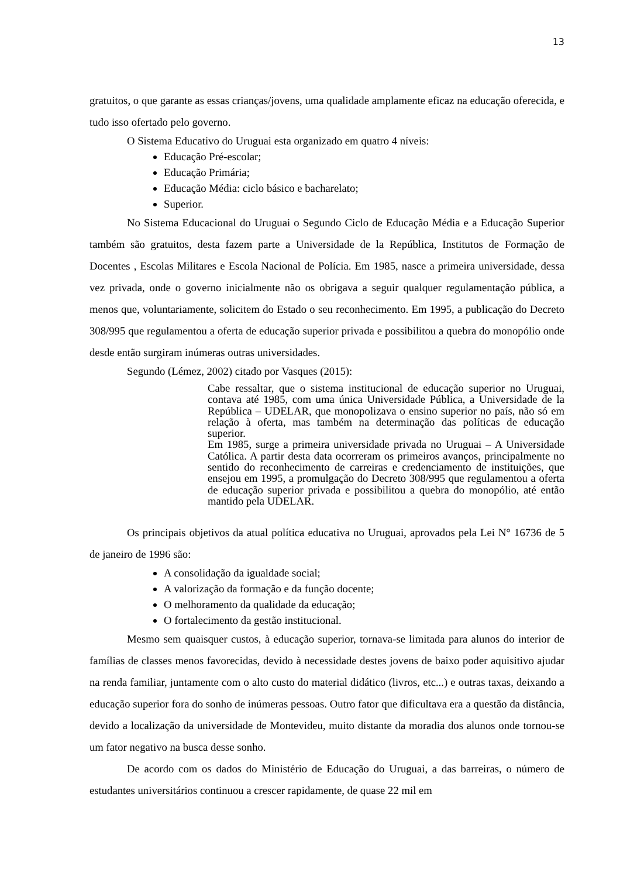13
gratuitos, o que garante as essas crianças/jovens, uma qualidade amplamente eficaz na educação oferecida, e tudo isso ofertado pelo governo.
O Sistema Educativo do Uruguai esta organizado em quatro 4 níveis:
Educação Pré-escolar;
Educação Primária;
Educação Média: ciclo básico e bacharelato;
Superior.
No Sistema Educacional do Uruguai o Segundo Ciclo de Educação Média e a Educação Superior também são gratuitos, desta fazem parte a Universidade de la República, Institutos de Formação de Docentes , Escolas Militares e Escola Nacional de Polícia. Em 1985, nasce a primeira universidade, dessa vez privada, onde o governo inicialmente não os obrigava a seguir qualquer regulamentação pública, a menos que, voluntariamente, solicitem do Estado o seu reconhecimento. Em 1995, a publicação do Decreto 308/995 que regulamentou a oferta de educação superior privada e possibilitou a quebra do monopólio onde desde então surgiram inúmeras outras universidades.
Segundo (Lémez, 2002) citado por Vasques (2015):
Cabe ressaltar, que o sistema institucional de educação superior no Uruguai, contava até 1985, com uma única Universidade Pública, a Universidade de la República – UDELAR, que monopolizava o ensino superior no país, não só em relação à oferta, mas também na determinação das políticas de educação superior.
Em 1985, surge a primeira universidade privada no Uruguai – A Universidade Católica. A partir desta data ocorreram os primeiros avanços, principalmente no sentido do reconhecimento de carreiras e credenciamento de instituições, que ensejou em 1995, a promulgação do Decreto 308/995 que regulamentou a oferta de educação superior privada e possibilitou a quebra do monopólio, até então mantido pela UDELAR.
Os principais objetivos da atual política educativa no Uruguai, aprovados pela Lei N° 16736 de 5 de janeiro de 1996 são:
A consolidação da igualdade social;
A valorização da formação e da função docente;
O melhoramento da qualidade da educação;
O fortalecimento da gestão institucional.
Mesmo sem quaisquer custos, à educação superior, tornava-se limitada para alunos do interior de famílias de classes menos favorecidas, devido à necessidade destes jovens de baixo poder aquisitivo ajudar na renda familiar, juntamente com o alto custo do material didático (livros, etc...) e outras taxas, deixando a educação superior fora do sonho de inúmeras pessoas. Outro fator que dificultava era a questão da distância, devido a localização da universidade de Montevideu, muito distante da moradia dos alunos onde tornou-se um fator negativo na busca desse sonho.
De acordo com os dados do Ministério de Educação do Uruguai, a das barreiras, o número de estudantes universitários continuou a crescer rapidamente, de quase 22 mil em